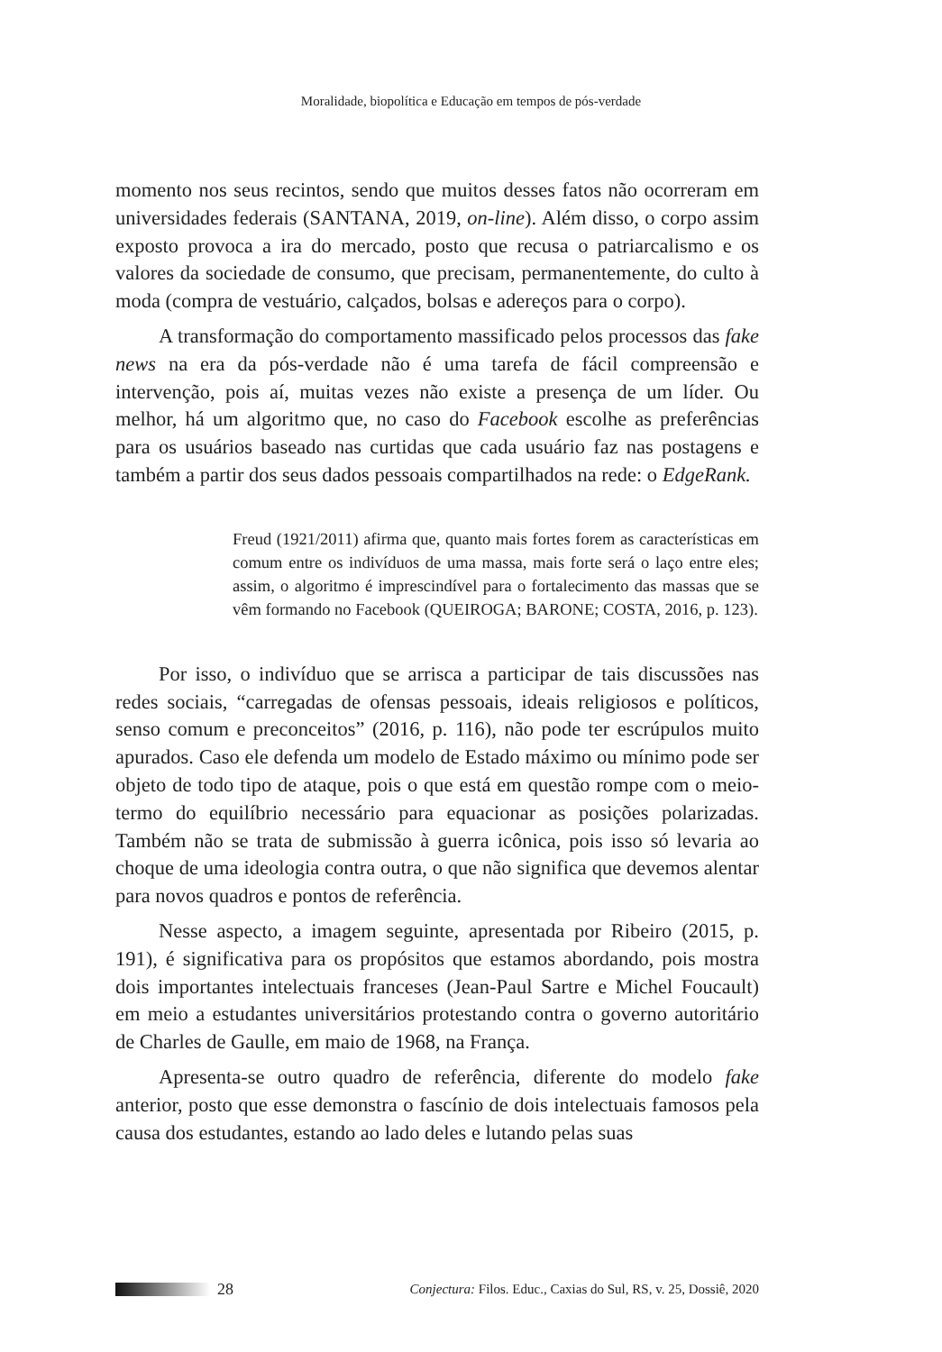Moralidade, biopolítica e Educação em tempos de pós-verdade
momento nos seus recintos, sendo que muitos desses fatos não ocorreram em universidades federais (SANTANA, 2019, on-line). Além disso, o corpo assim exposto provoca a ira do mercado, posto que recusa o patriarcalismo e os valores da sociedade de consumo, que precisam, permanentemente, do culto à moda (compra de vestuário, calçados, bolsas e adereços para o corpo).
A transformação do comportamento massificado pelos processos das fake news na era da pós-verdade não é uma tarefa de fácil compreensão e intervenção, pois aí, muitas vezes não existe a presença de um líder. Ou melhor, há um algoritmo que, no caso do Facebook escolhe as preferências para os usuários baseado nas curtidas que cada usuário faz nas postagens e também a partir dos seus dados pessoais compartilhados na rede: o EdgeRank.
Freud (1921/2011) afirma que, quanto mais fortes forem as características em comum entre os indivíduos de uma massa, mais forte será o laço entre eles; assim, o algoritmo é imprescindível para o fortalecimento das massas que se vêm formando no Facebook (QUEIROGA; BARONE; COSTA, 2016, p. 123).
Por isso, o indivíduo que se arrisca a participar de tais discussões nas redes sociais, “carregadas de ofensas pessoais, ideais religiosos e políticos, senso comum e preconceitos” (2016, p. 116), não pode ter escrúpulos muito apurados. Caso ele defenda um modelo de Estado máximo ou mínimo pode ser objeto de todo tipo de ataque, pois o que está em questão rompe com o meio-termo do equilíbrio necessário para equacionar as posições polarizadas. Também não se trata de submissão à guerra icônica, pois isso só levaria ao choque de uma ideologia contra outra, o que não significa que devemos alentar para novos quadros e pontos de referência.
Nesse aspecto, a imagem seguinte, apresentada por Ribeiro (2015, p. 191), é significativa para os propósitos que estamos abordando, pois mostra dois importantes intelectuais franceses (Jean-Paul Sartre e Michel Foucault) em meio a estudantes universitários protestando contra o governo autoritário de Charles de Gaulle, em maio de 1968, na França.
Apresenta-se outro quadro de referência, diferente do modelo fake anterior, posto que esse demonstra o fascínio de dois intelectuais famosos pela causa dos estudantes, estando ao lado deles e lutando pelas suas
28 Conjectura: Filos. Educ., Caxias do Sul, RS, v. 25, Dossiê, 2020